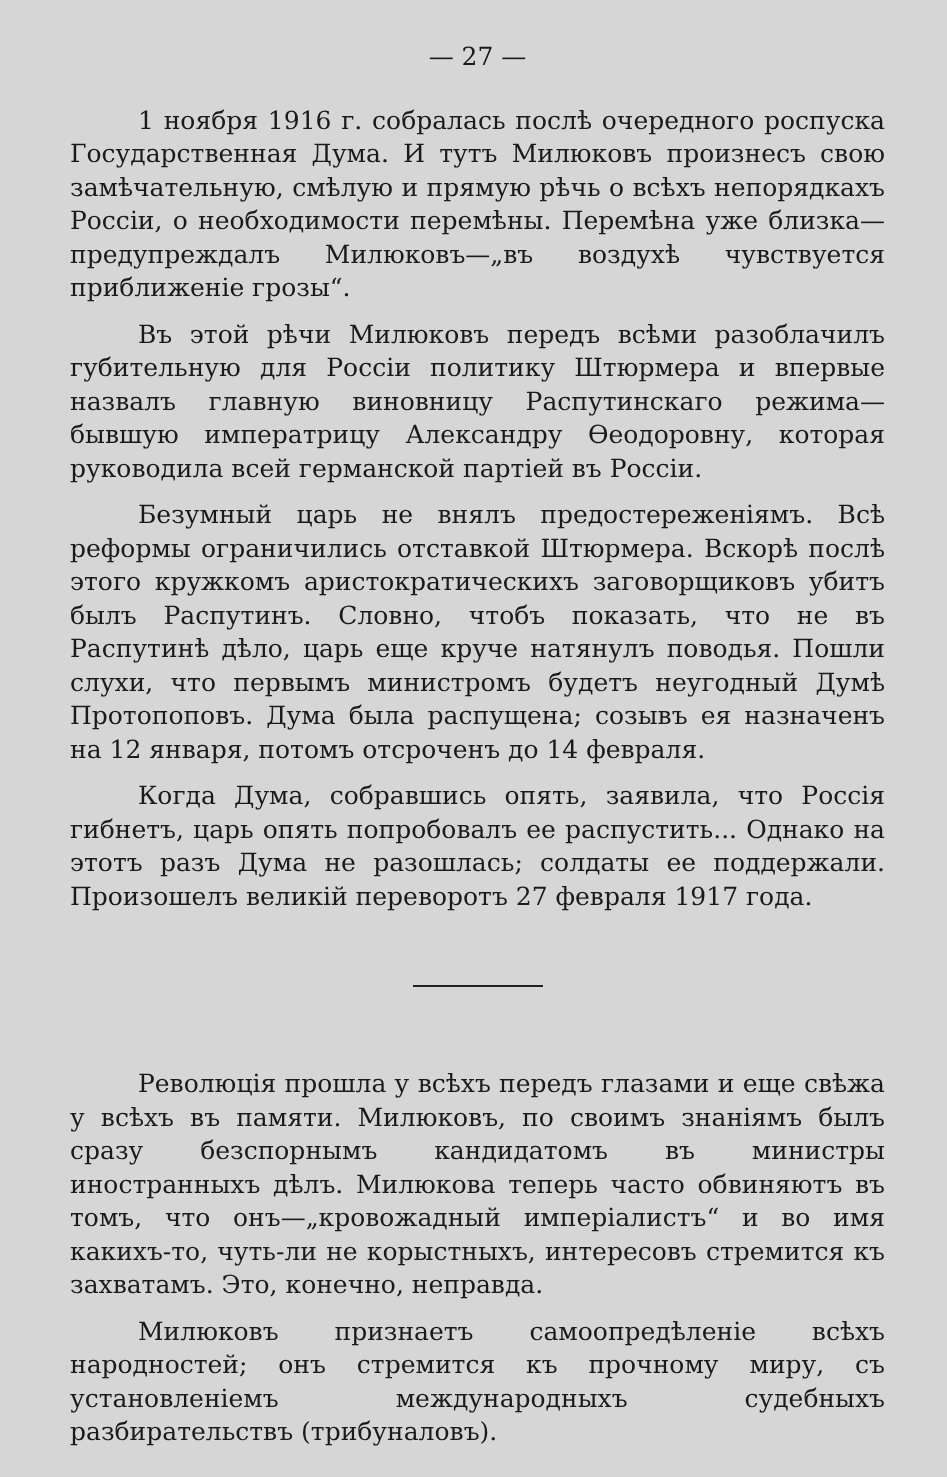— 27 —
1 ноября 1916 г. собралась послѣ очередного роспуска Государственная Дума. И тутъ Милюковъ произнесъ свою замѣчательную, смѣлую и прямую рѣчь о всѣхъ непорядкахъ Россіи, о необходимости перемѣны. Перемѣна уже близка—предупреждалъ Милюковъ—„въ воздухѣ чувствуется приближеніе грозы“.
Въ этой рѣчи Милюковъ передъ всѣми разоблачилъ губительную для Россіи политику Штюрмера и впервые назвалъ главную виновницу Распутинскаго режима—бывшую императрицу Александру Өеодоровну, которая руководила всей германской партіей въ Россіи.
Безумный царь не внялъ предостереженіямъ. Всѣ реформы ограничились отставкой Штюрмера. Вскорѣ послѣ этого кружкомъ аристократическихъ заговорщиковъ убитъ былъ Распутинъ. Словно, чтобъ показать, что не въ Распутинѣ дѣло, царь еще круче натянулъ поводья. Пошли слухи, что первымъ министромъ будетъ неугодный Думѣ Протопоповъ. Дума была распущена; созывъ ея назначенъ на 12 января, потомъ отсроченъ до 14 февраля.
Когда Дума, собравшись опять, заявила, что Россія гибнетъ, царь опять попробовалъ ее распустить... Однако на этотъ разъ Дума не разошлась; солдаты ее поддержали. Произошелъ великій переворотъ 27 февраля 1917 года.
Революція прошла у всѣхъ передъ глазами и еще свѣжа у всѣхъ въ памяти. Милюковъ, по своимъ знаніямъ былъ сразу безспорнымъ кандидатомъ въ министры иностранныхъ дѣлъ. Милюкова теперь часто обвиняютъ въ томъ, что онъ—„кровожадный имперіалистъ“ и во имя какихъ-то, чуть-ли не корыстныхъ, интересовъ стремится къ захватамъ. Это, конечно, неправда.
Милюковъ признаетъ самоопредѣленіе всѣхъ народностей; онъ стремится къ прочному миру, съ установленіемъ международныхъ судебныхъ разбирательствъ (трибуналовъ).